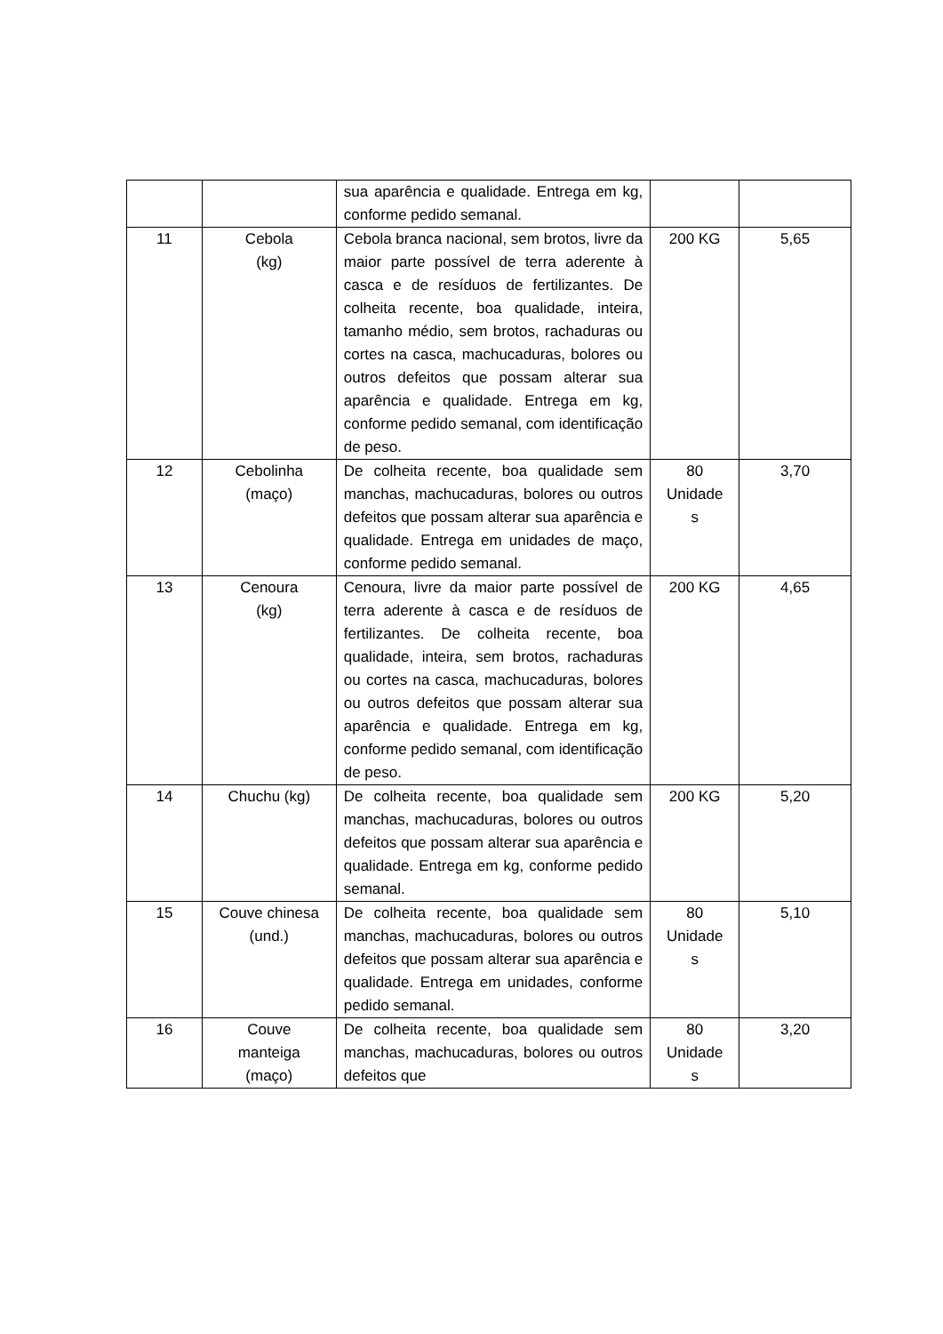| | | sua aparência e qualidade. Entrega em kg, conforme pedido semanal. | | |
| 11 | Cebola (kg) | Cebola branca nacional, sem brotos, livre da maior parte possível de terra aderente à casca e de resíduos de fertilizantes. De colheita recente, boa qualidade, inteira, tamanho médio, sem brotos, rachaduras ou cortes na casca, machucaduras, bolores ou outros defeitos que possam alterar sua aparência e qualidade. Entrega em kg, conforme pedido semanal, com identificação de peso. | 200 KG | 5,65 |
| 12 | Cebolinha (maço) | De colheita recente, boa qualidade sem manchas, machucaduras, bolores ou outros defeitos que possam alterar sua aparência e qualidade. Entrega em unidades de maço, conforme pedido semanal. | 80 Unidade s | 3,70 |
| 13 | Cenoura (kg) | Cenoura, livre da maior parte possível de terra aderente à casca e de resíduos de fertilizantes. De colheita recente, boa qualidade, inteira, sem brotos, rachaduras ou cortes na casca, machucaduras, bolores ou outros defeitos que possam alterar sua aparência e qualidade. Entrega em kg, conforme pedido semanal, com identificação de peso. | 200 KG | 4,65 |
| 14 | Chuchu (kg) | De colheita recente, boa qualidade sem manchas, machucaduras, bolores ou outros defeitos que possam alterar sua aparência e qualidade. Entrega em kg, conforme pedido semanal. | 200 KG | 5,20 |
| 15 | Couve chinesa (und.) | De colheita recente, boa qualidade sem manchas, machucaduras, bolores ou outros defeitos que possam alterar sua aparência e qualidade. Entrega em unidades, conforme pedido semanal. | 80 Unidade s | 5,10 |
| 16 | Couve manteiga (maço) | De colheita recente, boa qualidade sem manchas, machucaduras, bolores ou outros defeitos que | 80 Unidade s | 3,20 |